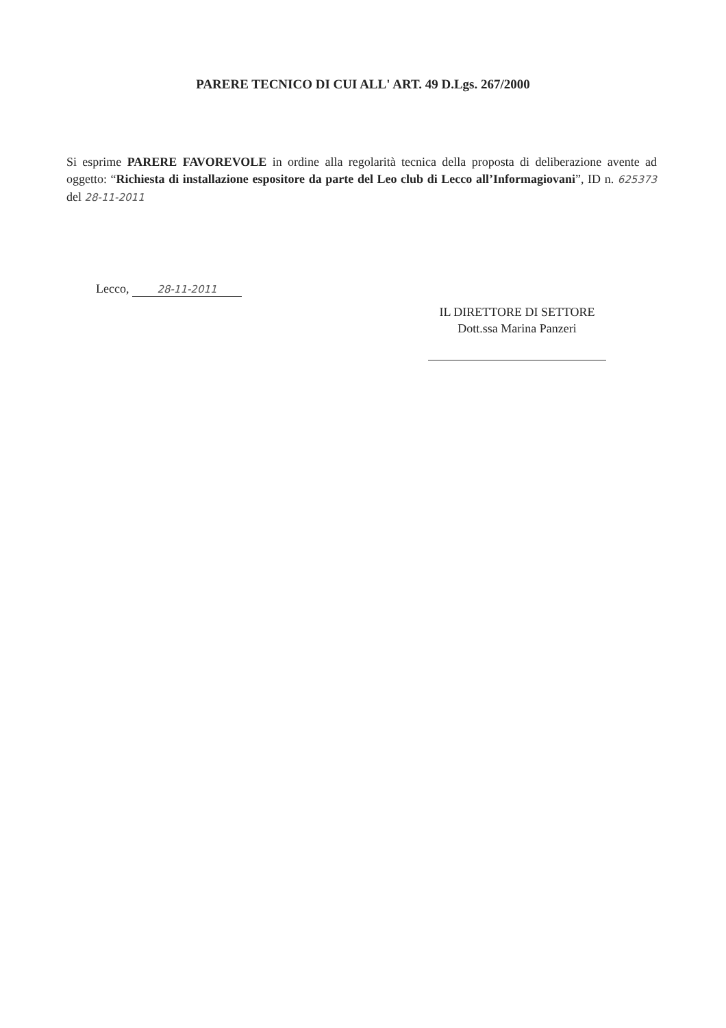PARERE TECNICO DI CUI ALL' ART. 49 D.Lgs. 267/2000
Si esprime PARERE FAVOREVOLE in ordine alla regolarità tecnica della proposta di deliberazione avente ad oggetto: “Richiesta di installazione espositore da parte del Leo club di Lecco all’Informagiovani”, ID n. 625373 del 28-11-2011
Lecco, 28-11-2011
IL DIRETTORE DI SETTORE
Dott.ssa Marina Panzeri